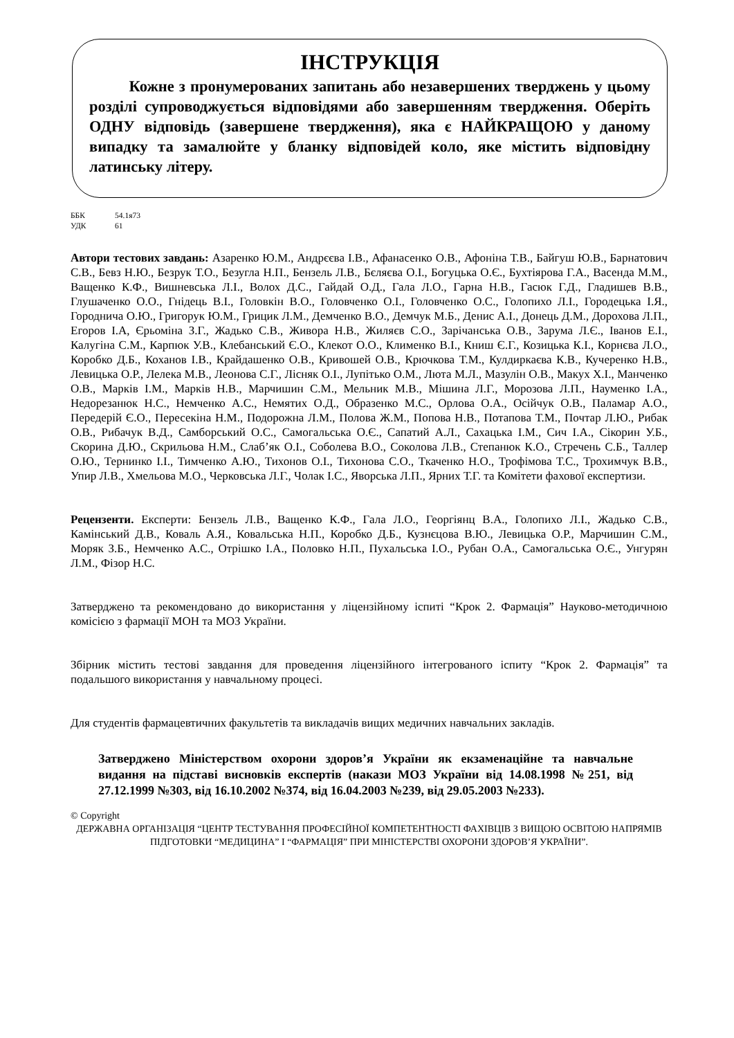ІНСТРУКЦІЯ
Кожне з пронумерованих запитань або незавершених тверджень у цьому розділі супроводжується відповідями або завершенням твердження. Оберіть ОДНУ відповідь (завершене твердження), яка є НАЙКРАЩОЮ у даному випадку та замалюйте у бланку відповідей коло, яке містить відповідну латинську літеру.
ББК 54.1я73
УДК 61
Автори тестових завдань: Азаренко Ю.М., Андрєєва І.В., Афанасенко О.В., Афоніна Т.В., Байгуш Ю.В., Барнатович С.В., Бевз Н.Ю., Безрук Т.О., Безугла Н.П., Бензель Л.В., Бєляєва О.І., Богуцька О.Є., Бухтіярова Г.А., Васенда М.М., Ващенко К.Ф., Вишневська Л.І., Волох Д.С., Гайдай О.Д., Гала Л.О., Гарна Н.В., Гасюк Г.Д., Гладишев В.В., Глушаченко О.О., Гнідець В.І., Головкін В.О., Головченко О.І., Головченко О.С., Голопихо Л.І., Городецька І.Я., Городнича О.Ю., Григорук Ю.М., Грицик Л.М., Демченко В.О., Демчук М.Б., Денис А.І., Донець Д.М., Дорохова Л.П., Егоров І.А, Єрьоміна З.Г., Жадько С.В., Живора Н.В., Жиляєв С.О., Зарічанська О.В., Зарума Л.Є., Іванов Е.І., Калугіна С.М., Карпюк У.В., Клебанський Є.О., Клекот О.О., Клименко В.І., Книш Є.Г., Козицька К.І., Корнєва Л.О., Коробко Д.Б., Коханов І.В., Крайдашенко О.В., Кривошей О.В., Крючкова Т.М., Кулдиркаєва К.В., Кучеренко Н.В., Левицька О.Р., Лелека М.В., Леонова С.Г., Лісняк О.І., Лупітько О.М., Люта М.Л., Мазулін О.В., Макух Х.І., Манченко О.В., Марків І.М., Марків Н.В., Марчишин С.М., Мельник М.В., Мішина Л.Г., Морозова Л.П., Науменко І.А., Недорезанюк Н.С., Немченко А.С., Немятих О.Д., Образенко М.С., Орлова О.А., Осійчук О.В., Паламар А.О., Передерій Є.О., Пересекіна Н.М., Подорожна Л.М., Полова Ж.М., Попова Н.В., Потапова Т.М., Почтар Л.Ю., Рибак О.В., Рибачук В.Д., Самборський О.С., Самогальська О.Є., Сапатий А.Л., Сахацька І.М., Сич І.А., Сікорин У.Б., Скорина Д.Ю., Скрильова Н.М., Слаб’як О.І., Соболева В.О., Соколова Л.В., Степанюк К.О., Стречень С.Б., Таллер О.Ю., Тернинко І.І., Тимченко А.Ю., Тихонов О.І., Тихонова С.О., Ткаченко Н.О., Трофімова Т.С., Трохимчук В.В., Упир Л.В., Хмельова М.О., Черковська Л.Г., Чолак І.С., Яворська Л.П., Ярних Т.Г. та Комітети фахової експертизи.
Рецензенти. Експерти: Бензель Л.В., Ващенко К.Ф., Гала Л.О., Георгіянц В.А., Голопихо Л.І., Жадько С.В., Камінський Д.В., Коваль А.Я., Ковальська Н.П., Коробко Д.Б., Кузнєцова В.Ю., Левицька О.Р., Марчишин С.М., Моряк З.Б., Немченко А.С., Отрішко І.А., Половко Н.П., Пухальська І.О., Рубан О.А., Самогальська О.Є., Унгурян Л.М., Фізор Н.С.
Затверджено та рекомендовано до використання у ліцензійному іспиті “Крок 2. Фармація” Науково-методичною комісією з фармації МОН та МОЗ України.
Збірник містить тестові завдання для проведення ліцензійного інтегрованого іспиту “Крок 2. Фармація” та подальшого використання у навчальному процесі.
Для студентів фармацевтичних факультетів та викладачів вищих медичних навчальних закладів.
Затверджено Міністерством охорони здоров’я України як екзаменаційне та навчальне видання на підставі висновків експертів (накази МОЗ України від 14.08.1998 №251, від 27.12.1999 №303, від 16.10.2002 №374, від 16.04.2003 №239, від 29.05.2003 №233).
© Copyright
ДЕРЖАВНА ОРГАНІЗАЦІЯ “ЦЕНТР ТЕСТУВАННЯ ПРОФЕСІЙНОЇ КОМПЕТЕНТНОСТІ ФАХІВЦІВ З ВИЩОЮ ОСВІТОЮ НАПРЯМІВ ПІДГОТОВКИ “МЕДИЦИНА” І “ФАРМАЦІЯ” ПРИ МІНІСТЕРСТВІ ОХОРОНИ ЗДОРОВ’Я УКРАЇНИ”.